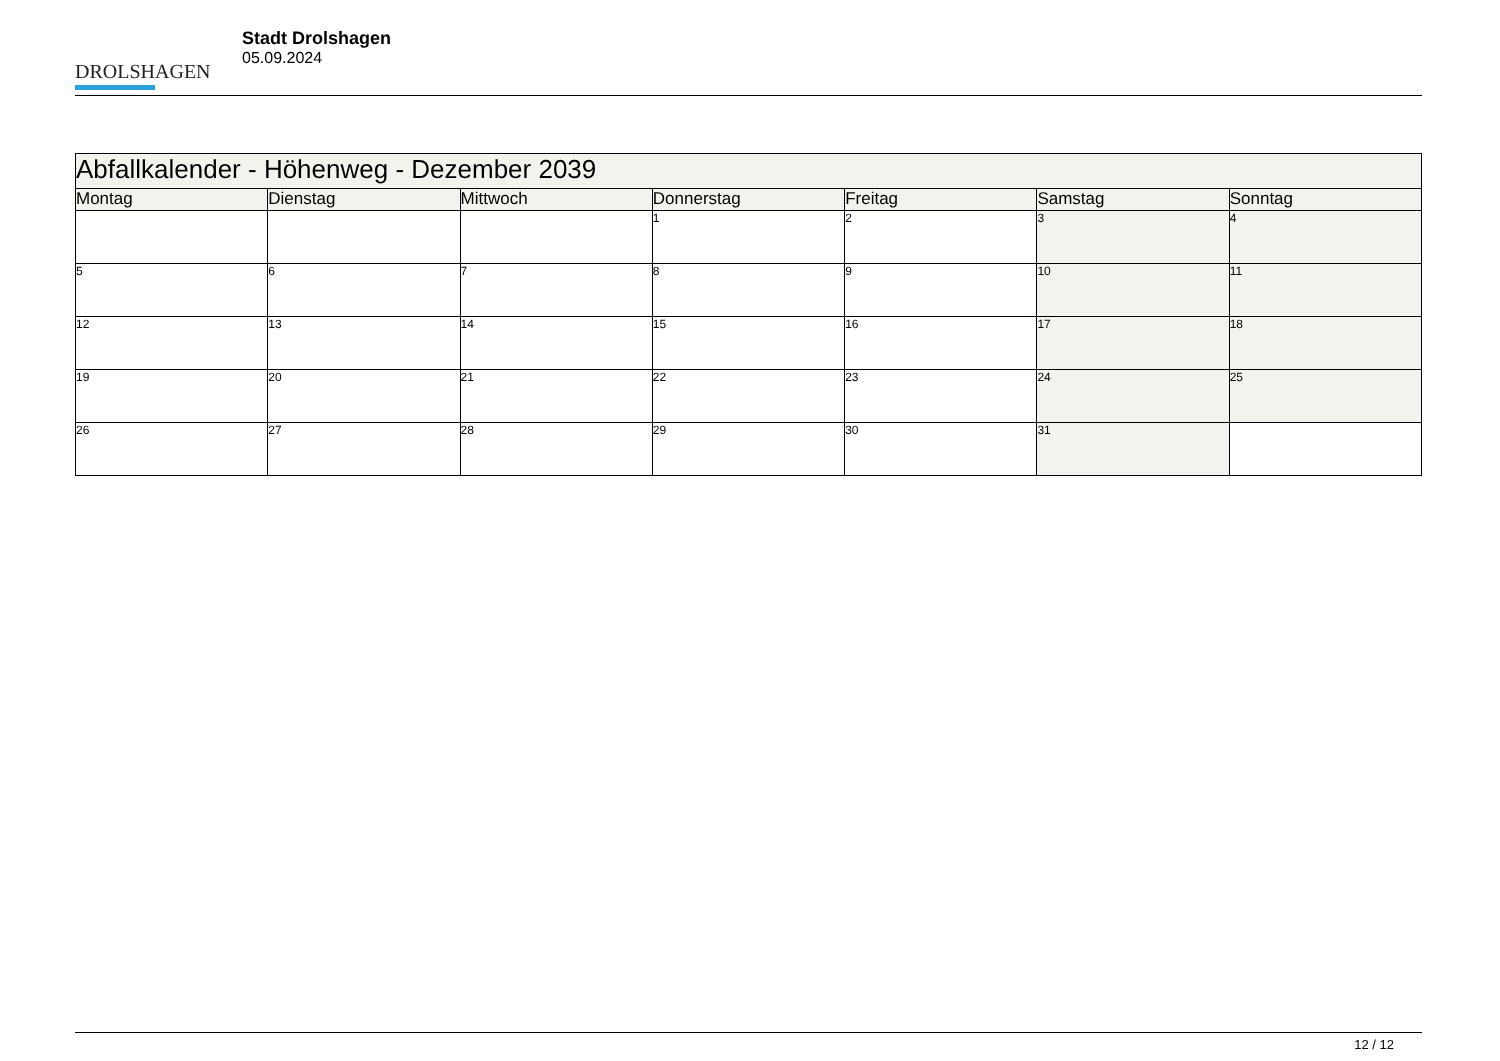DROLSHAGEN
Stadt Drolshagen
05.09.2024
| Abfallkalender - Höhenweg - Dezember 2039 | | | | | | |
| Montag | Dienstag | Mittwoch | Donnerstag | Freitag | Samstag | Sonntag |
| | | | 1 | 2 | 3 | 4 |
| 5 | 6 | 7 | 8 | 9 | 10 | 11 |
| 12 | 13 | 14 | 15 | 16 | 17 | 18 |
| 19 | 20 | 21 | 22 | 23 | 24 | 25 |
| 26 | 27 | 28 | 29 | 30 | 31 | |
12 / 12